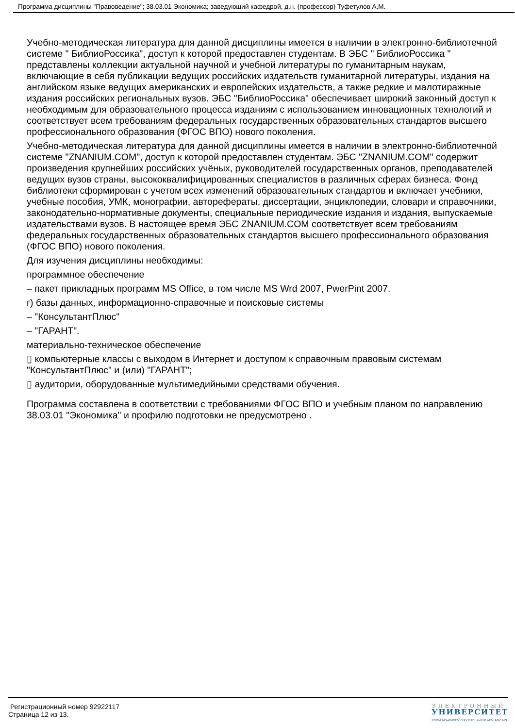Программа дисциплины "Правоведение"; 38.03.01 Экономика; заведующий кафедрой, д.н. (профессор) Туфетулов А.М.
Учебно-методическая литература для данной дисциплины имеется в наличии в электронно-библиотечной системе " БиблиоРоссика", доступ к которой предоставлен студентам. В ЭБС " БиблиоРоссика " представлены коллекции актуальной научной и учебной литературы по гуманитарным наукам, включающие в себя публикации ведущих российских издательств гуманитарной литературы, издания на английском языке ведущих американских и европейских издательств, а также редкие и малотиражные издания российских региональных вузов. ЭБС "БиблиоРоссика" обеспечивает широкий законный доступ к необходимым для образовательного процесса изданиям с использованием инновационных технологий и соответствует всем требованиям федеральных государственных образовательных стандартов высшего профессионального образования (ФГОС ВПО) нового поколения.
Учебно-методическая литература для данной дисциплины имеется в наличии в электронно-библиотечной системе "ZNANIUM.COM", доступ к которой предоставлен студентам. ЭБС "ZNANIUM.COM" содержит произведения крупнейших российских учёных, руководителей государственных органов, преподавателей ведущих вузов страны, высококвалифицированных специалистов в различных сферах бизнеса. Фонд библиотеки сформирован с учетом всех изменений образовательных стандартов и включает учебники, учебные пособия, УМК, монографии, авторефераты, диссертации, энциклопедии, словари и справочники, законодательно-нормативные документы, специальные периодические издания и издания, выпускаемые издательствами вузов. В настоящее время ЭБС ZNANIUM.COM соответствует всем требованиям федеральных государственных образовательных стандартов высшего профессионального образования (ФГОС ВПО) нового поколения.
Для изучения дисциплины необходимы:
программное обеспечение
– пакет прикладных программ MS Office, в том числе MS Wrd 2007, PwerPint 2007.
г) базы данных, информационно-справочные и поисковые системы
– "КонсультантПлюс"
– "ГАРАНТ".
материально-техническое обеспечение
▯ компьютерные классы с выходом в Интернет и доступом к справочным правовым системам "КонсультантПлюс" и (или) "ГАРАНТ";
▯ аудитории, оборудованные мультимедийными средствами обучения.
Программа составлена в соответствии с требованиями ФГОС ВПО и учебным планом по направлению 38.03.01 "Экономика" и профилю подготовки не предусмотрено .
Регистрационный номер 92922117
Страница 12 из 13.
ЭЛЕКТРОННЫЙ
УНИВЕРСИТЕТ
ИНФОРМАЦИОННО-АНАЛИТИЧЕСКАЯ СИСТЕМА КФУ